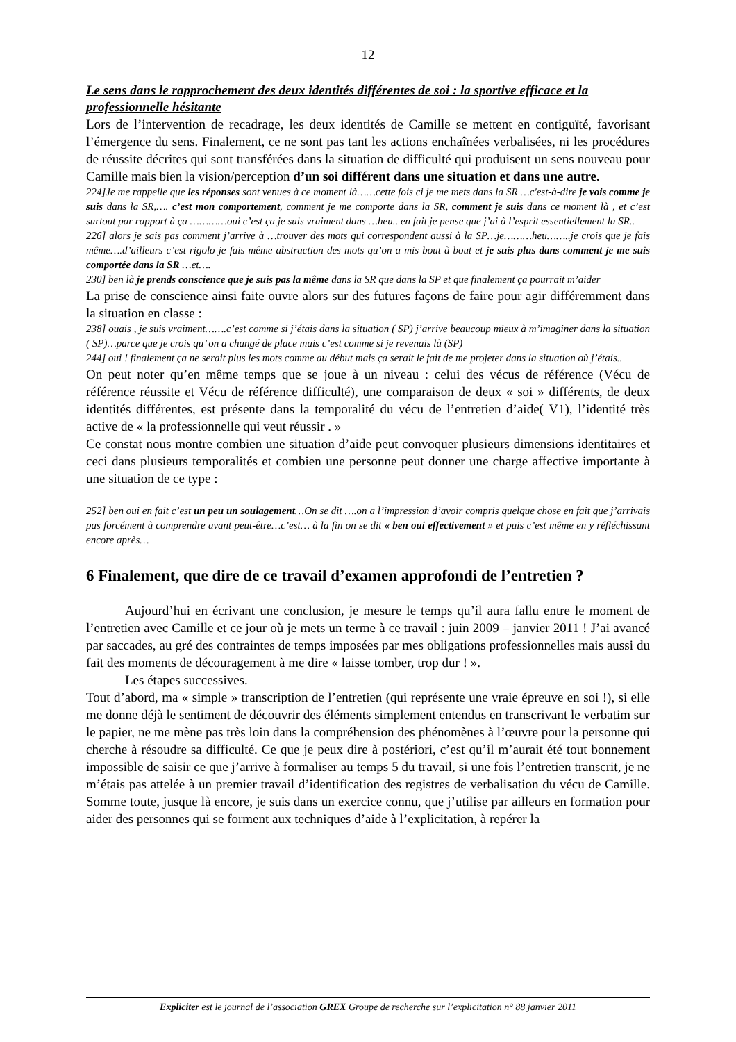12
Le sens dans le rapprochement des deux identités différentes de soi : la sportive efficace et la professionnelle hésitante
Lors de l’intervention de recadrage, les deux identités de Camille se mettent en contiguïté, favorisant l’émergence du sens. Finalement, ce ne sont pas tant les actions enchaînées verbalisées, ni les procédures de réussite décrites qui sont transférées dans la situation de difficulté qui produisent un sens nouveau pour Camille mais bien la vision/perception d’un soi différent dans une situation et dans une autre.
224]Je me rappelle que les réponses sont venues à ce moment là……cette fois ci je me mets dans la SR …c'est-à-dire je vois comme je suis dans la SR,…. c’est mon comportement, comment je me comporte dans la SR, comment je suis dans ce moment là , et c’est surtout par rapport à ça …………oui c’est ça je suis vraiment dans …heu.. en fait je pense que j’ai à l’esprit essentiellement la SR..
226] alors je sais pas comment j’arrive à …trouver des mots qui correspondent aussi à la SP…je………heu……..je crois que je fais même….d’ailleurs c’est rigolo je fais même abstraction des mots qu’on a mis bout à bout et je suis plus dans comment je me suis comportée dans la SR …et….
230] ben là je prends conscience que je suis pas la même dans la SR que dans la SP et que finalement ça pourrait m’aider
La prise de conscience ainsi faite ouvre alors sur des futures façons de faire pour agir différemment dans la situation en classe :
238] ouais , je suis vraiment…….c’est comme si j’étais dans la situation ( SP) j’arrive beaucoup mieux à m’imaginer dans la situation ( SP)…parce que je crois qu’ on a changé de place mais c’est comme si je revenais là (SP)
244] oui ! finalement ça ne serait plus les mots comme au début mais ça serait le fait de me projeter dans la situation où j’étais..
On peut noter qu’en même temps que se joue à un niveau : celui des vécus de référence (Vécu de référence réussite et Vécu de référence difficulté), une comparaison de deux « soi » différents, de deux identités différentes, est présente dans la temporalité du vécu de l’entretien d’aide( V1), l’identité très active de « la professionnelle qui veut réussir . »
Ce constat nous montre combien une situation d’aide peut convoquer plusieurs dimensions identitaires et ceci dans plusieurs temporalités et combien une personne peut donner une charge affective importante à une situation de ce type :
252] ben oui en fait c’est un peu un soulagement…On se dit ….on a l’impression d’avoir compris quelque chose en fait que j’arrivais pas forcément à comprendre avant peut-être…c’est… à la fin on se dit « ben oui effectivement » et puis c’est même en y réfléchissant encore après…
6 Finalement, que dire de ce travail d’examen approfondi de l’entretien ?
Aujourd’hui en écrivant une conclusion, je mesure le temps qu’il aura fallu entre le moment de l’entretien avec Camille et ce jour où je mets un terme à ce travail : juin 2009 – janvier 2011 ! J’ai avancé par saccades, au gré des contraintes de temps imposées par mes obligations professionnelles mais aussi du fait des moments de découragement à me dire « laisse tomber, trop dur ! ».
Les étapes successives.
Tout d’abord, ma « simple » transcription de l’entretien (qui représente une vraie épreuve en soi !), si elle me donne déjà le sentiment de découvrir des éléments simplement entendus en transcrivant le verbatim sur le papier, ne me mène pas très loin dans la compréhension des phénomènes à l’œuvre pour la personne qui cherche à résoudre sa difficulté. Ce que je peux dire à postériori, c’est qu’il m’aurait été tout bonnement impossible de saisir ce que j’arrive à formaliser au temps 5 du travail, si une fois l’entretien transcrit, je ne m’étais pas attelée à un premier travail d’identification des registres de verbalisation du vécu de Camille. Somme toute, jusque là encore, je suis dans un exercice connu, que j’utilise par ailleurs en formation pour aider des personnes qui se forment aux techniques d’aide à l’explicitation, à repérer la
Expliciter est le journal de l’association GREX Groupe de recherche sur l’explicitation n° 88 janvier 2011